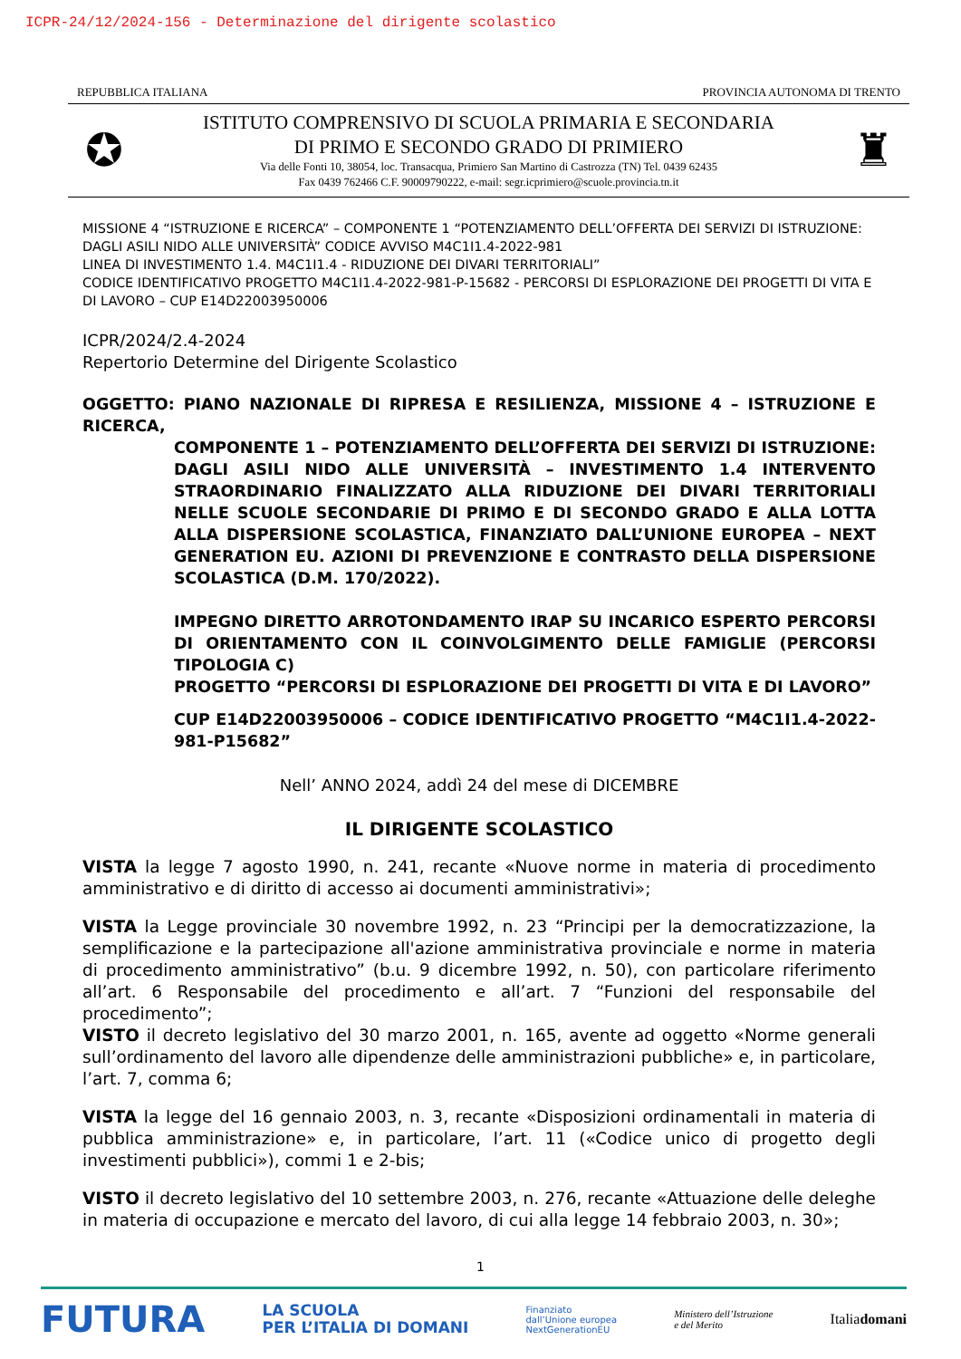ICPR-24/12/2024-156 - Determinazione del dirigente scolastico
REPUBBLICA ITALIANA PROVINCIA AUTONOMA DI TRENTO
✪
ISTITUTO COMPRENSIVO DI SCUOLA PRIMARIA E SECONDARIA
DI PRIMO E SECONDO GRADO DI PRIMIERO
Via delle Fonti 10, 38054, loc. Transacqua, Primiero San Martino di Castrozza (TN) Tel. 0439 62435
Fax 0439 762466 C.F. 90009790222, e-mail: segr.icprimiero@scuole.provincia.tn.it
♜
MISSIONE 4 “ISTRUZIONE E RICERCA” – COMPONENTE 1 “POTENZIAMENTO DELL’OFFERTA DEI SERVIZI DI ISTRUZIONE: DAGLI ASILI NIDO ALLE UNIVERSITÀ” CODICE AVVISO M4C1I1.4-2022-981
LINEA DI INVESTIMENTO 1.4. M4C1I1.4 - RIDUZIONE DEI DIVARI TERRITORIALI”
CODICE IDENTIFICATIVO PROGETTO M4C1I1.4-2022-981-P-15682 - PERCORSI DI ESPLORAZIONE DEI PROGETTI DI VITA E DI LAVORO – CUP E14D22003950006
ICPR/2024/2.4-2024
Repertorio Determine del Dirigente Scolastico
OGGETTO: PIANO NAZIONALE DI RIPRESA E RESILIENZA, MISSIONE 4 – ISTRUZIONE E RICERCA,
COMPONENTE 1 – POTENZIAMENTO DELL’OFFERTA DEI SERVIZI DI ISTRUZIONE: DAGLI ASILI NIDO ALLE UNIVERSITÀ – INVESTIMENTO 1.4 INTERVENTO STRAORDINARIO FINALIZZATO ALLA RIDUZIONE DEI DIVARI TERRITORIALI NELLE SCUOLE SECONDARIE DI PRIMO E DI SECONDO GRADO E ALLA LOTTA ALLA DISPERSIONE SCOLASTICA, FINANZIATO DALL’UNIONE EUROPEA – NEXT GENERATION EU. AZIONI DI PREVENZIONE E CONTRASTO DELLA DISPERSIONE SCOLASTICA (D.M. 170/2022).
IMPEGNO DIRETTO ARROTONDAMENTO IRAP SU INCARICO ESPERTO PERCORSI DI ORIENTAMENTO CON IL COINVOLGIMENTO DELLE FAMIGLIE (PERCORSI TIPOLOGIA C)
PROGETTO “PERCORSI DI ESPLORAZIONE DEI PROGETTI DI VITA E DI LAVORO”
CUP E14D22003950006 – CODICE IDENTIFICATIVO PROGETTO “M4C1I1.4-2022-981-P15682”
Nell’ ANNO 2024, addì 24 del mese di DICEMBRE
IL DIRIGENTE SCOLASTICO
VISTA la legge 7 agosto 1990, n. 241, recante «Nuove norme in materia di procedimento amministrativo e di diritto di accesso ai documenti amministrativi»;
VISTA la Legge provinciale 30 novembre 1992, n. 23 “Principi per la democratizzazione, la semplificazione e la partecipazione all'azione amministrativa provinciale e norme in materia di procedimento amministrativo” (b.u. 9 dicembre 1992, n. 50), con particolare riferimento all’art. 6 Responsabile del procedimento e all’art. 7 “Funzioni del responsabile del procedimento”;
VISTO il decreto legislativo del 30 marzo 2001, n. 165, avente ad oggetto «Norme generali sull’ordinamento del lavoro alle dipendenze delle amministrazioni pubbliche» e, in particolare, l’art. 7, comma 6;
VISTA la legge del 16 gennaio 2003, n. 3, recante «Disposizioni ordinamentali in materia di pubblica amministrazione» e, in particolare, l’art. 11 («Codice unico di progetto degli investimenti pubblici»), commi 1 e 2-bis;
VISTO il decreto legislativo del 10 settembre 2003, n. 276, recante «Attuazione delle deleghe in materia di occupazione e mercato del lavoro, di cui alla legge 14 febbraio 2003, n. 30»;
1
FUTURA LA SCUOLA
PER L’ITALIA DI DOMANI Finanziato
dall’Unione europea
NextGenerationEU Ministero dell’Istruzione
e del Merito Italiadomani